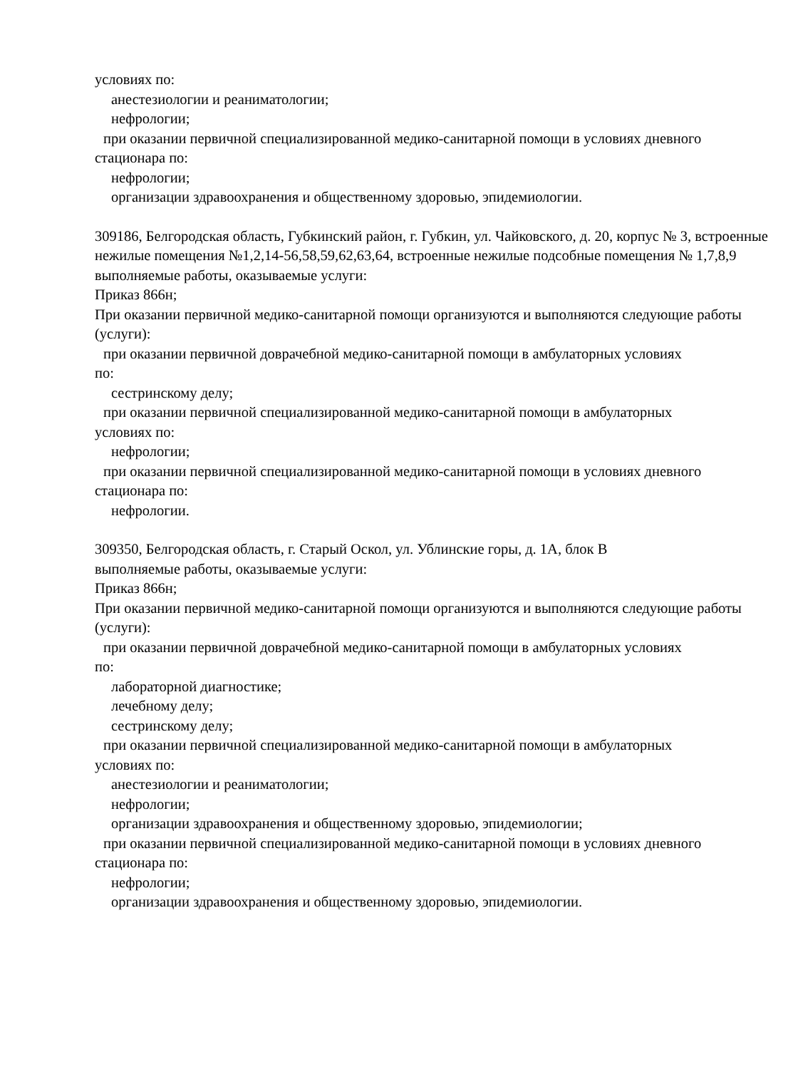условиях по:
анестезиологии и реаниматологии;
нефрологии;
при оказании первичной специализированной медико-санитарной помощи в условиях дневного
стационара по:
нефрологии;
организации здравоохранения и общественному здоровью, эпидемиологии.
309186, Белгородская область, Губкинский район, г. Губкин, ул. Чайковского, д. 20, корпус № 3, встроенные нежилые помещения №1,2,14-56,58,59,62,63,64, встроенные нежилые подсобные помещения № 1,7,8,9
выполняемые работы, оказываемые услуги:
Приказ 866н;
При оказании первичной медико-санитарной помощи организуются и выполняются следующие работы (услуги):
при оказании первичной доврачебной медико-санитарной помощи в амбулаторных условиях
по:
сестринскому делу;
при оказании первичной специализированной медико-санитарной помощи в амбулаторных
условиях по:
нефрологии;
при оказании первичной специализированной медико-санитарной помощи в условиях дневного
стационара по:
нефрологии.
309350, Белгородская область, г. Старый Оскол, ул. Ублинские горы, д. 1А, блок В
выполняемые работы, оказываемые услуги:
Приказ 866н;
При оказании первичной медико-санитарной помощи организуются и выполняются следующие работы (услуги):
при оказании первичной доврачебной медико-санитарной помощи в амбулаторных условиях
по:
лабораторной диагностике;
лечебному делу;
сестринскому делу;
при оказании первичной специализированной медико-санитарной помощи в амбулаторных
условиях по:
анестезиологии и реаниматологии;
нефрологии;
организации здравоохранения и общественному здоровью, эпидемиологии;
при оказании первичной специализированной медико-санитарной помощи в условиях дневного
стационара по:
нефрологии;
организации здравоохранения и общественному здоровью, эпидемиологии.